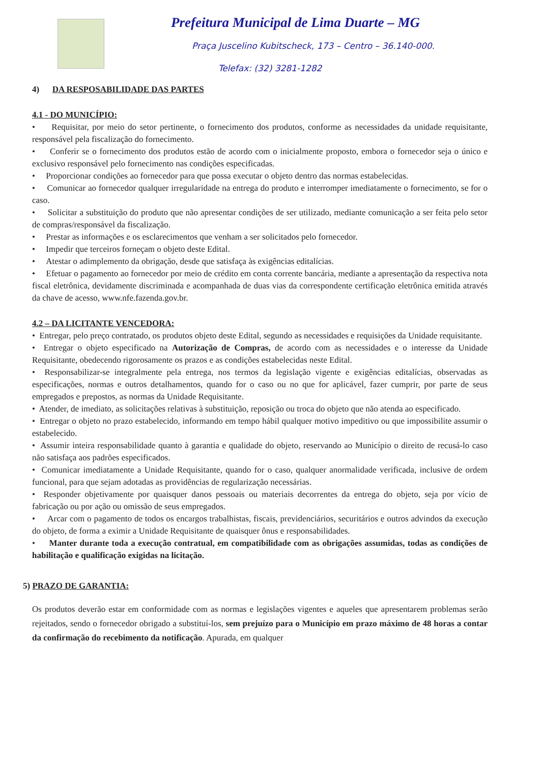Prefeitura Municipal de Lima Duarte – MG
Praça Juscelino Kubitscheck, 173 – Centro – 36.140-000.
Telefax: (32) 3281-1282
4) DA RESPOSABILIDADE DAS PARTES
4.1 - DO MUNICÍPIO:
• Requisitar, por meio do setor pertinente, o fornecimento dos produtos, conforme as necessidades da unidade requisitante, responsável pela fiscalização do fornecimento.
• Conferir se o fornecimento dos produtos estão de acordo com o inicialmente proposto, embora o fornecedor seja o único e exclusivo responsável pelo fornecimento nas condições especificadas.
• Proporcionar condições ao fornecedor para que possa executar o objeto dentro das normas estabelecidas.
• Comunicar ao fornecedor qualquer irregularidade na entrega do produto e interromper imediatamente o fornecimento, se for o caso.
• Solicitar a substituição do produto que não apresentar condições de ser utilizado, mediante comunicação a ser feita pelo setor de compras/responsável da fiscalização.
• Prestar as informações e os esclarecimentos que venham a ser solicitados pelo fornecedor.
• Impedir que terceiros forneçam o objeto deste Edital.
• Atestar o adimplemento da obrigação, desde que satisfaça às exigências editalícias.
• Efetuar o pagamento ao fornecedor por meio de crédito em conta corrente bancária, mediante a apresentação da respectiva nota fiscal eletrônica, devidamente discriminada e acompanhada de duas vias da correspondente certificação eletrônica emitida através da chave de acesso, www.nfe.fazenda.gov.br.
4.2 – DA LICITANTE VENCEDORA:
• Entregar, pelo preço contratado, os produtos objeto deste Edital, segundo as necessidades e requisições da Unidade requisitante.
• Entregar o objeto especificado na Autorização de Compras, de acordo com as necessidades e o interesse da Unidade Requisitante, obedecendo rigorosamente os prazos e as condições estabelecidas neste Edital.
• Responsabilizar-se integralmente pela entrega, nos termos da legislação vigente e exigências editalícias, observadas as especificações, normas e outros detalhamentos, quando for o caso ou no que for aplicável, fazer cumprir, por parte de seus empregados e prepostos, as normas da Unidade Requisitante.
• Atender, de imediato, as solicitações relativas à substituição, reposição ou troca do objeto que não atenda ao especificado.
• Entregar o objeto no prazo estabelecido, informando em tempo hábil qualquer motivo impeditivo ou que impossibilite assumir o estabelecido.
• Assumir inteira responsabilidade quanto à garantia e qualidade do objeto, reservando ao Município o direito de recusá-lo caso não satisfaça aos padrões especificados.
• Comunicar imediatamente a Unidade Requisitante, quando for o caso, qualquer anormalidade verificada, inclusive de ordem funcional, para que sejam adotadas as providências de regularização necessárias.
• Responder objetivamente por quaisquer danos pessoais ou materiais decorrentes da entrega do objeto, seja por vício de fabricação ou por ação ou omissão de seus empregados.
• Arcar com o pagamento de todos os encargos trabalhistas, fiscais, previdenciários, securitários e outros advindos da execução do objeto, de forma a eximir a Unidade Requisitante de quaisquer ônus e responsabilidades.
• Manter durante toda a execução contratual, em compatibilidade com as obrigações assumidas, todas as condições de habilitação e qualificação exigidas na licitação.
5) PRAZO DE GARANTIA:
Os produtos deverão estar em conformidade com as normas e legislações vigentes e aqueles que apresentarem problemas serão rejeitados, sendo o fornecedor obrigado a substituí-los, sem prejuízo para o Município em prazo máximo de 48 horas a contar da confirmação do recebimento da notificação. Apurada, em qualquer